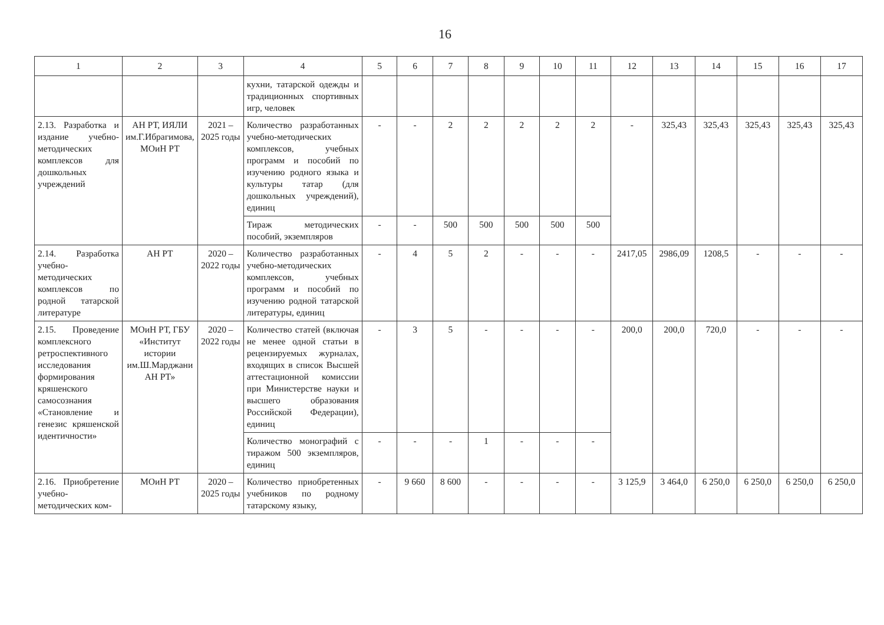16
| 1 | 2 | 3 | 4 | 5 | 6 | 7 | 8 | 9 | 10 | 11 | 12 | 13 | 14 | 15 | 16 | 17 |
| --- | --- | --- | --- | --- | --- | --- | --- | --- | --- | --- | --- | --- | --- | --- | --- | --- |
| | | | кухни, татарской одежды и традиционных спортивных игр, человек | | | | | | | | | | | | | |
| 2.13. Разработка и издание учебно-методических комплексов для дошкольных учреждений | АН РТ, ИЯЛИ им.Г.Ибрагимова, МОиН РТ | 2021 – 2025 годы | Количество разработанных учебно-методических комплексов, учебных программ и пособий по изучению родного языка и культуры татар (для дошкольных учреждений), единиц | - | - | 2 | 2 | 2 | 2 | 2 | - | 325,43 | 325,43 | 325,43 | 325,43 | 325,43 |
| | | | Тираж методических пособий, экземпляров | - | - | 500 | 500 | 500 | 500 | 500 | | | | | | |
| 2.14. Разработка учебно-методических комплексов по родной татарской литературе | АН РТ | 2020 – 2022 годы | Количество разработанных учебно-методических комплексов, учебных программ и пособий по изучению родной татарской литературы, единиц | - | 4 | 5 | 2 | - | - | - | 2417,05 | 2986,09 | 1208,5 | - | - | - |
| 2.15. Проведение комплексного ретроспективного исследования формирования кряшенского самосознания «Становление и генезис кряшенской идентичности» | МОиН РТ, ГБУ «Институт истории им.Ш.Марджани АН РТ» | 2020 – 2022 годы | Количество статей (включая не менее одной статьи в рецензируемых журналах, входящих в список Высшей аттестационной комиссии при Министерстве науки и высшего образования Российской Федерации), единиц | - | 3 | 5 | - | - | - | - | 200,0 | 200,0 | 720,0 | - | - | - |
| | | | Количество монографий с тиражом 500 экземпляров, единиц | - | - | - | 1 | - | - | - | | | | | | |
| 2.16. Приобретение учебно-методических ком- | МОиН РТ | 2020 – 2025 годы | Количество приобретенных учебников по родному татарскому языку, | - | 9 660 | 8 600 | - | - | - | - | 3 125,9 | 3 464,0 | 6 250,0 | 6 250,0 | 6 250,0 | 6 250,0 |